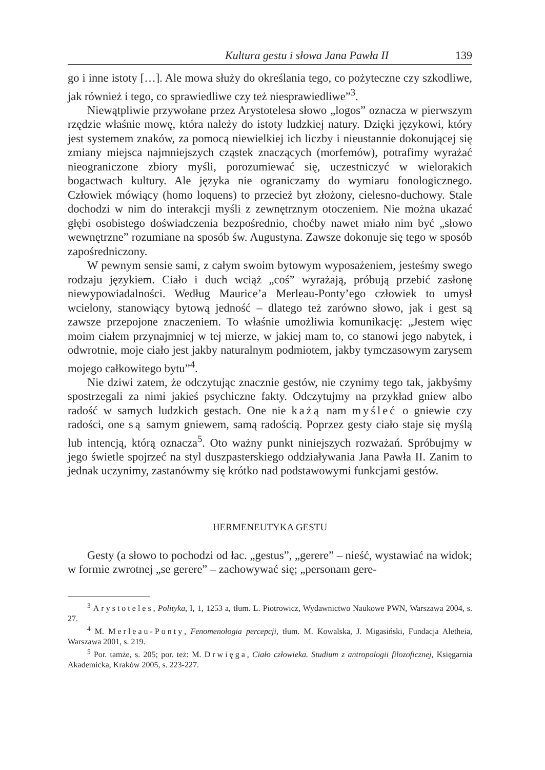Kultura gestu i słowa Jana Pawła II 139
go i inne istoty […]. Ale mowa służy do określania tego, co pożyteczne czy szkodliwe, jak również i tego, co sprawiedliwe czy też niesprawiedliwe”<sup>3</sup>.
Niewątpliwie przywołane przez Arystotelesa słowo „logos” oznacza w pierwszym rzędzie właśnie mowę, która należy do istoty ludzkiej natury. Dzięki językowi, który jest systemem znaków, za pomocą niewielkiej ich liczby i nieustannie dokonującej się zmiany miejsca najmniejszych cząstek znaczących (morfemów), potrafimy wyrażać nieograniczone zbiory myśli, porozumiewać się, uczestniczyć w wielorakich bogactwach kultury. Ale języka nie ograniczamy do wymiaru fonologicznego. Człowiek mówiący (homo loquens) to przecież byt złożony, cielesno-duchowy. Stale dochodzi w nim do interakcji myśli z zewnętrznym otoczeniem. Nie można ukazać głębi osobistego doświadczenia bezpośrednio, choćby nawet miało nim być „słowo wewnętrzne” rozumiane na sposób św. Augustyna. Zawsze dokonuje się tego w sposób zapośredniczony.
W pewnym sensie sami, z całym swoim bytowym wyposażeniem, jesteśmy swego rodzaju językiem. Ciało i duch wciąż „coś” wyrażają, próbują przebić zasłonę niewypowiadalności. Według Maurice’a Merleau-Ponty’ego człowiek to umysł wcielony, stanowiący bytową jedność – dlatego też zarówno słowo, jak i gest są zawsze przepojone znaczeniem. To właśnie umożliwia komunikację: „Jestem więc moim ciałem przynajmniej w tej mierze, w jakiej mam to, co stanowi jego nabytek, i odwrotnie, moje ciało jest jakby naturalnym podmiotem, jakby tymczasowym zarysem mojego całkowitego bytu”<sup>4</sup>.
Nie dziwi zatem, że odczytując znacznie gestów, nie czynimy tego tak, jakbyśmy spostrzegali za nimi jakieś psychiczne fakty. Odczytujmy na przykład gniew albo radość w samych ludzkich gestach. One nie każą nam myśleć o gniewie czy radości, one są samym gniewem, samą radością. Poprzez gesty ciało staje się myślą lub intencją, którą oznacza<sup>5</sup>. Oto ważny punkt niniejszych rozważań. Spróbujmy w jego świetle spojrzeć na styl duszpasterskiego oddziaływania Jana Pawła II. Zanim to jednak uczynimy, zastanówmy się krótko nad podstawowymi funkcjami gestów.
HERMENEUTYKA GESTU
Gesty (a słowo to pochodzi od łac. „gestus”, „gerere” – nieść, wystawiać na widok; w formie zwrotnej „se gerere” – zachowywać się; „personam gere-
<sup>3</sup> Arystoteles, Polityka, I, 1, 1253 a, tłum. L. Piotrowicz, Wydawnictwo Naukowe PWN, Warszawa 2004, s. 27.
<sup>4</sup> M. Merleau-Ponty, Fenomenologia percepcji, tłum. M. Kowalska, J. Migasiński, Fundacja Aletheia, Warszawa 2001, s. 219.
<sup>5</sup> Por. tamże, s. 205; por. też: M. Drwięga, Ciało człowieka. Studium z antropologii filozoficznej, Księgarnia Akademicka, Kraków 2005, s. 223-227.